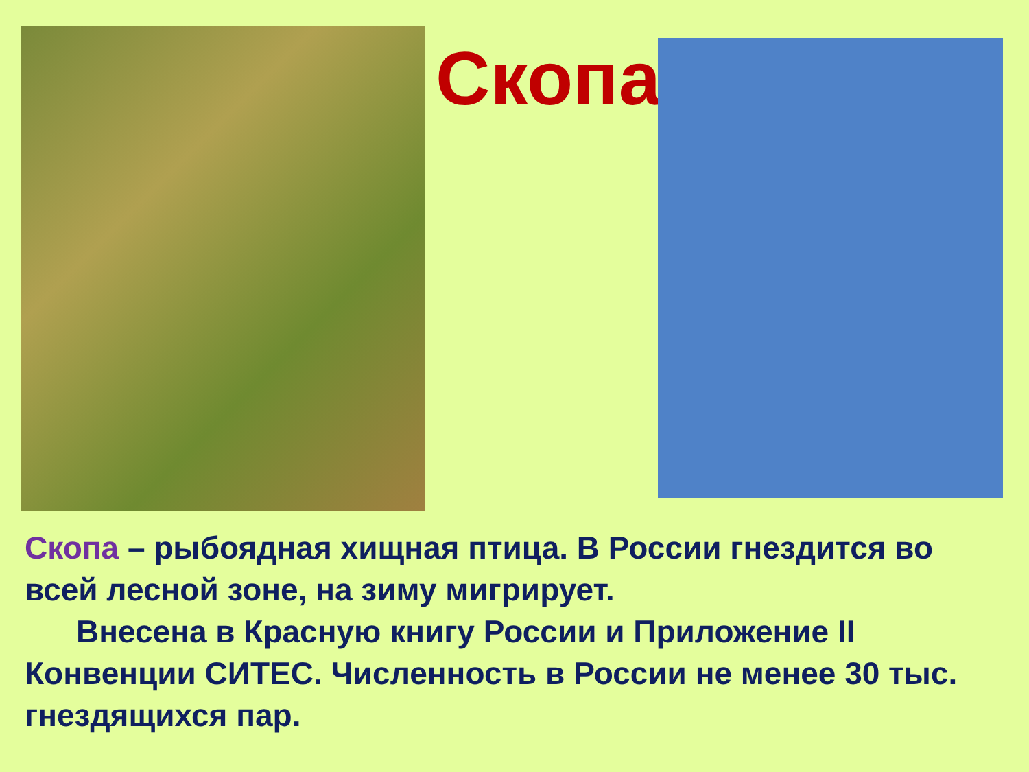Скопа
Скопа – рыбоядная хищная птица. В России гнездится во всей лесной зоне, на зиму мигрирует.
Внесена в Красную книгу России и Приложение II Конвенции СИТЕС. Численность в России не менее 30 тыс. гнездящихся пар.